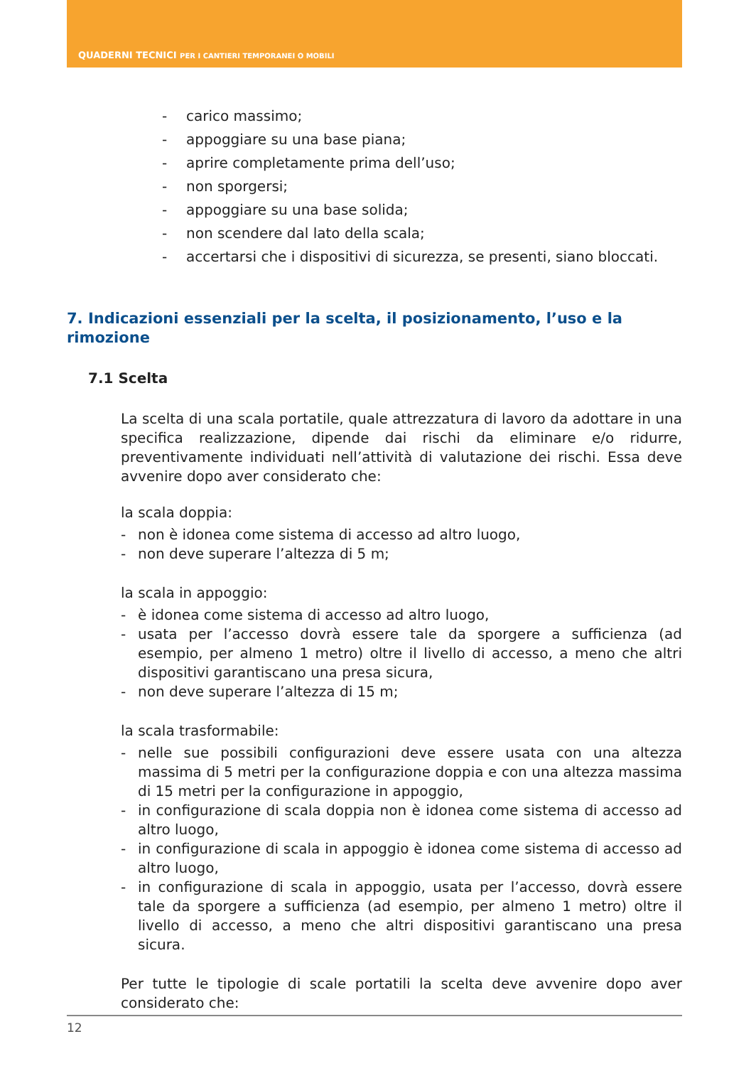QUADERNI TECNICI PER I CANTIERI TEMPORANEI O MOBILI
- carico massimo;
- appoggiare su una base piana;
- aprire completamente prima dell’uso;
- non sporgersi;
- appoggiare su una base solida;
- non scendere dal lato della scala;
- accertarsi che i dispositivi di sicurezza, se presenti, siano bloccati.
7. Indicazioni essenziali per la scelta, il posizionamento, l’uso e la rimozione
7.1 Scelta
La scelta di una scala portatile, quale attrezzatura di lavoro da adottare in una specifica realizzazione, dipende dai rischi da eliminare e/o ridurre, preventivamente individuati nell’attività di valutazione dei rischi. Essa deve avvenire dopo aver considerato che:
la scala doppia:
- non è idonea come sistema di accesso ad altro luogo,
- non deve superare l’altezza di 5 m;
la scala in appoggio:
- è idonea come sistema di accesso ad altro luogo,
- usata per l’accesso dovrà essere tale da sporgere a sufficienza (ad esempio, per almeno 1 metro) oltre il livello di accesso, a meno che altri dispositivi garantiscano una presa sicura,
- non deve superare l’altezza di 15 m;
la scala trasformabile:
- nelle sue possibili configurazioni deve essere usata con una altezza massima di 5 metri per la configurazione doppia e con una altezza massima di 15 metri per la configurazione in appoggio,
- in configurazione di scala doppia non è idonea come sistema di accesso ad altro luogo,
- in configurazione di scala in appoggio è idonea come sistema di accesso ad altro luogo,
- in configurazione di scala in appoggio, usata per l’accesso, dovrà essere tale da sporgere a sufficienza (ad esempio, per almeno 1 metro) oltre il livello di accesso, a meno che altri dispositivi garantiscano una presa sicura.
Per tutte le tipologie di scale portatili la scelta deve avvenire dopo aver considerato che:
12